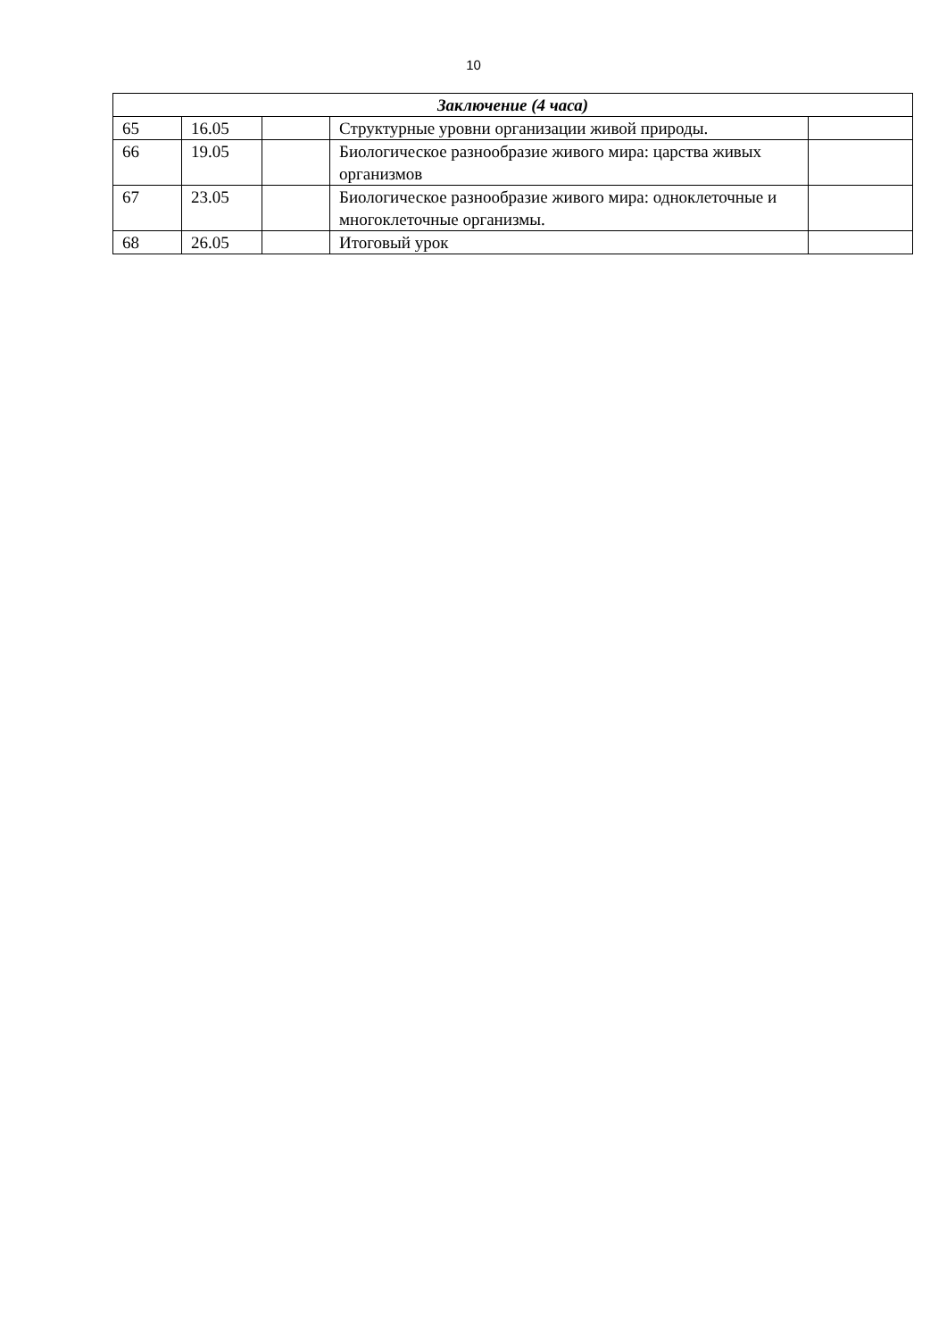10
| Заключение (4 часа) | | | | |
| --- | --- | --- | --- | --- |
| 65 | 16.05 | | Структурные уровни организации живой природы. | |
| 66 | 19.05 | | Биологическое разнообразие живого мира: царства живых организмов | |
| 67 | 23.05 | | Биологическое разнообразие живого мира: одноклеточные и многоклеточные организмы. | |
| 68 | 26.05 | | Итоговый урок | |